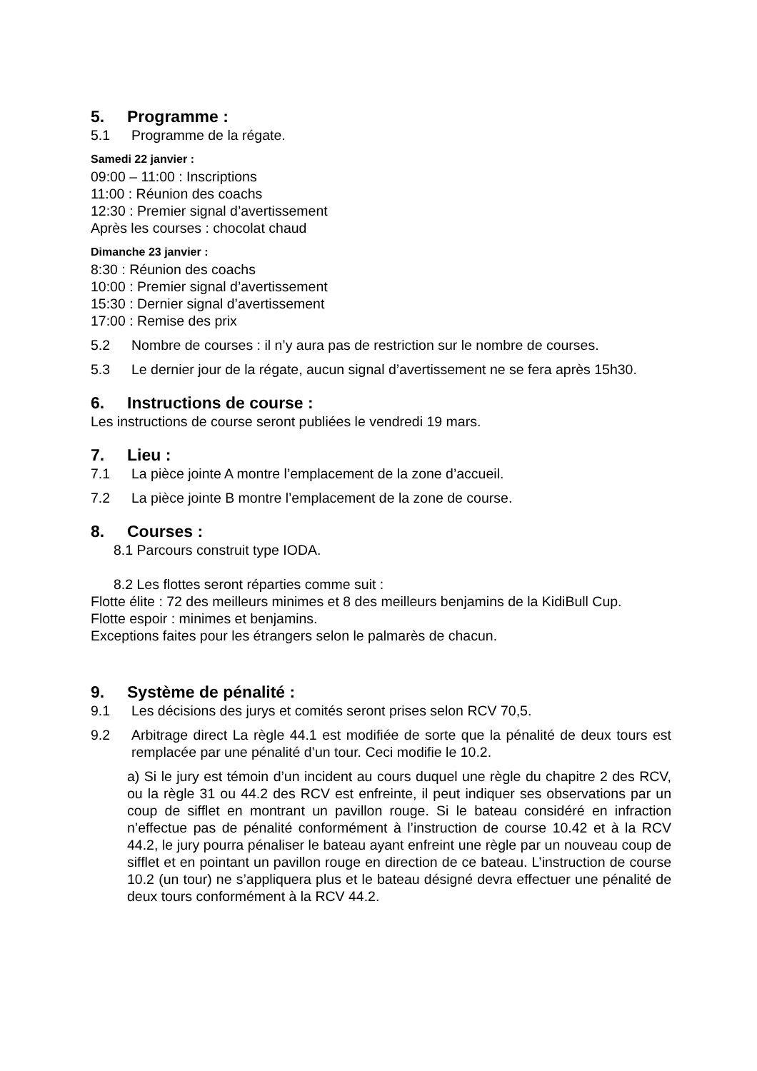5. Programme :
5.1 Programme de la régate.
Samedi 22 janvier :
09:00 – 11:00 : Inscriptions
11:00 : Réunion des coachs
12:30 : Premier signal d’avertissement
Après les courses : chocolat chaud
Dimanche 23 janvier :
8:30 : Réunion des coachs
10:00 : Premier signal d’avertissement
15:30 : Dernier signal d’avertissement
17:00 : Remise des prix
5.2 Nombre de courses : il n’y aura pas de restriction sur le nombre de courses.
5.3 Le dernier jour de la régate, aucun signal d’avertissement ne se fera après 15h30.
6. Instructions de course :
Les instructions de course seront publiées le vendredi 19 mars.
7. Lieu :
7.1 La pièce jointe A montre l’emplacement de la zone d’accueil.
7.2 La pièce jointe B montre l’emplacement de la zone de course.
8. Courses :
8.1 Parcours construit type IODA.
8.2 Les flottes seront réparties comme suit :
Flotte élite : 72 des meilleurs minimes et 8 des meilleurs benjamins de la KidiBull Cup.
Flotte espoir : minimes et benjamins.
Exceptions faites pour les étrangers selon le palmarès de chacun.
9. Système de pénalité :
9.1 Les décisions des jurys et comités seront prises selon RCV 70,5.
9.2 Arbitrage direct La règle 44.1 est modifiée de sorte que la pénalité de deux tours est remplacée par une pénalité d’un tour. Ceci modifie le 10.2.
a) Si le jury est témoin d’un incident au cours duquel une règle du chapitre 2 des RCV, ou la règle 31 ou 44.2 des RCV est enfreinte, il peut indiquer ses observations par un coup de sifflet en montrant un pavillon rouge. Si le bateau considéré en infraction n’effectue pas de pénalité conformément à l’instruction de course 10.42 et à la RCV 44.2, le jury pourra pénaliser le bateau ayant enfreint une règle par un nouveau coup de sifflet et en pointant un pavillon rouge en direction de ce bateau. L’instruction de course 10.2 (un tour) ne s’appliquera plus et le bateau désigné devra effectuer une pénalité de deux tours conformément à la RCV 44.2.